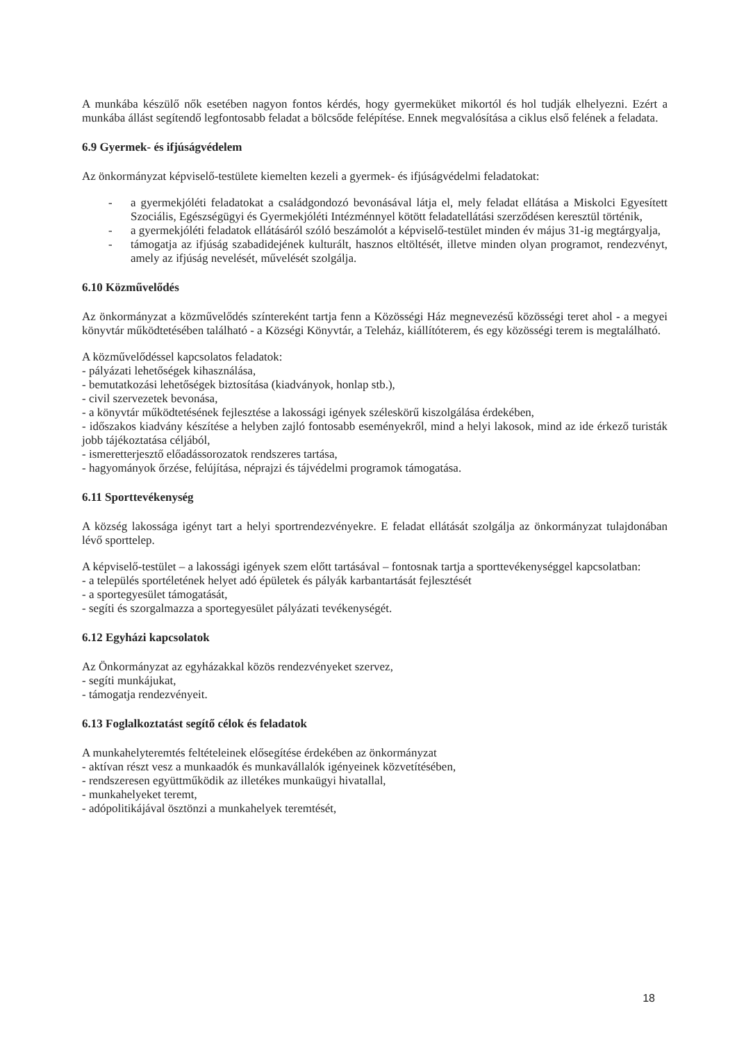A munkába készülő nők esetében nagyon fontos kérdés, hogy gyermeküket mikortól és hol tudják elhelyezni. Ezért a munkába állást segítendő legfontosabb feladat a bölcsőde felépítése. Ennek megvalósítása a ciklus első felének a feladata.
6.9 Gyermek- és ifjúságvédelem
Az önkormányzat képviselő-testülete kiemelten kezeli a gyermek- és ifjúságvédelmi feladatokat:
- a gyermekjóléti feladatokat a családgondozó bevonásával látja el, mely feladat ellátása a Miskolci Egyesített Szociális, Egészségügyi és Gyermekjóléti Intézménnyel kötött feladatellátási szerződésen keresztül történik,
- a gyermekjóléti feladatok ellátásáról szóló beszámolót a képviselő-testület minden év május 31-ig megtárgyalja,
- támogatja az ifjúság szabadidejének kulturált, hasznos eltöltését, illetve minden olyan programot, rendezvényt, amely az ifjúság nevelését, művelését szolgálja.
6.10 Közművelődés
Az önkormányzat a közművelődés színtereként tartja fenn a Közösségi Ház megnevezésű közösségi teret ahol - a megyei könyvtár működtetésében található - a Községi Könyvtár, a Teleház, kiállítóterem, és egy közösségi terem is megtalálható.
A közművelődéssel kapcsolatos feladatok:
- pályázati lehetőségek kihasználása,
- bemutatkozási lehetőségek biztosítása (kiadványok, honlap stb.),
- civil szervezetek bevonása,
- a könyvtár működtetésének fejlesztése a lakossági igények széleskörű kiszolgálása érdekében,
- időszakos kiadvány készítése a helyben zajló fontosabb eseményekről, mind a helyi lakosok, mind az ide érkező turisták jobb tájékoztatása céljából,
- ismeretterjesztő előadássorozatok rendszeres tartása,
- hagyományok őrzése, felújítása, néprajzi és tájvédelmi programok támogatása.
6.11 Sporttevékenység
A község lakossága igényt tart a helyi sportrendezvényekre. E feladat ellátását szolgálja az önkormányzat tulajdonában lévő sporttelep.
A képviselő-testület – a lakossági igények szem előtt tartásával – fontosnak tartja a sporttevékenységgel kapcsolatban:
- a település sportéletének helyet adó épületek és pályák karbantartását fejlesztését
- a sportegyesület támogatását,
- segíti és szorgalmazza a sportegyesület pályázati tevékenységét.
6.12 Egyházi kapcsolatok
Az Önkormányzat az egyházakkal közös rendezvényeket szervez,
- segíti munkájukat,
- támogatja rendezvényeit.
6.13 Foglalkoztatást segítő célok és feladatok
A munkahelyteremtés feltételeinek elősegítése érdekében az önkormányzat
- aktívan részt vesz a munkaadók és munkavállalók igényeinek közvetítésében,
- rendszeresen együttműködik az illetékes munkaügyi hivatallal,
- munkahelyeket teremt,
- adópolitikájával ösztönzi a munkahelyek teremtését,
18